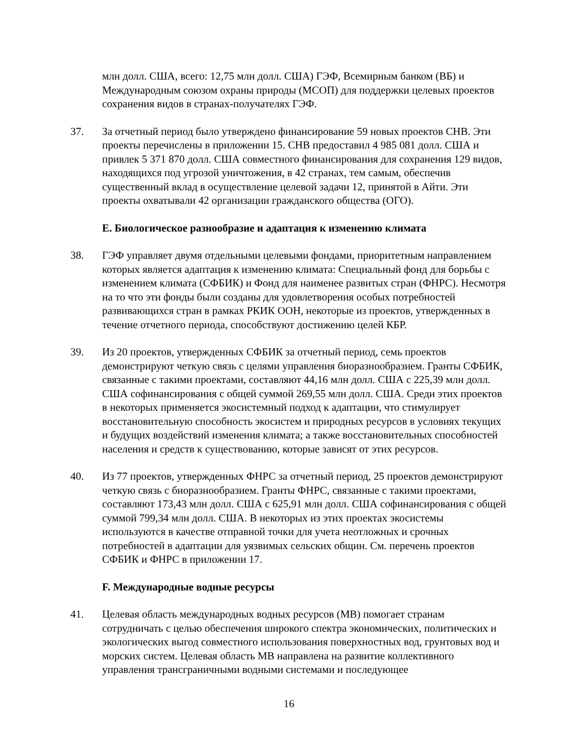млн долл. США, всего: 12,75 млн долл. США) ГЭФ, Всемирным банком (ВБ) и Международным союзом охраны природы (МСОП) для поддержки целевых проектов сохранения видов в странах-получателях ГЭФ.
37. За отчетный период было утверждено финансирование 59 новых проектов СНВ. Эти проекты перечислены в приложении 15. СНВ предоставил 4 985 081 долл. США и привлек 5 371 870 долл. США совместного финансирования для сохранения 129 видов, находящихся под угрозой уничтожения, в 42 странах, тем самым, обеспечив существенный вклад в осуществление целевой задачи 12, принятой в Айти. Эти проекты охватывали 42 организации гражданского общества (ОГО).
E. Биологическое разнообразие и адаптация к изменению климата
38. ГЭФ управляет двумя отдельными целевыми фондами, приоритетным направлением которых является адаптация к изменению климата: Специальный фонд для борьбы с изменением климата (СФБИК) и Фонд для наименее развитых стран (ФНРС). Несмотря на то что эти фонды были созданы для удовлетворения особых потребностей развивающихся стран в рамках РКИК ООН, некоторые из проектов, утвержденных в течение отчетного периода, способствуют достижению целей КБР.
39. Из 20 проектов, утвержденных СФБИК за отчетный период, семь проектов демонстрируют четкую связь с целями управления биоразнообразием. Гранты СФБИК, связанные с такими проектами, составляют 44,16 млн долл. США с 225,39 млн долл. США софинансирования с общей суммой 269,55 млн долл. США. Среди этих проектов в некоторых применяется экосистемный подход к адаптации, что стимулирует восстановительную способность экосистем и природных ресурсов в условиях текущих и будущих воздействий изменения климата; а также восстановительных способностей населения и средств к существованию, которые зависят от этих ресурсов.
40. Из 77 проектов, утвержденных ФНРС за отчетный период, 25 проектов демонстрируют четкую связь с биоразнообразием. Гранты ФНРС, связанные с такими проектами, составляют 173,43 млн долл. США с 625,91 млн долл. США софинансирования с общей суммой 799,34 млн долл. США. В некоторых из этих проектах экосистемы используются в качестве отправной точки для учета неотложных и срочных потребностей в адаптации для уязвимых сельских общин. См. перечень проектов СФБИК и ФНРС в приложении 17.
F. Международные водные ресурсы
41. Целевая область международных водных ресурсов (МВ) помогает странам сотрудничать с целью обеспечения широкого спектра экономических, политических и экологических выгод совместного использования поверхностных вод, грунтовых вод и морских систем. Целевая область МВ направлена на развитие коллективного управления трансграничными водными системами и последующее
16